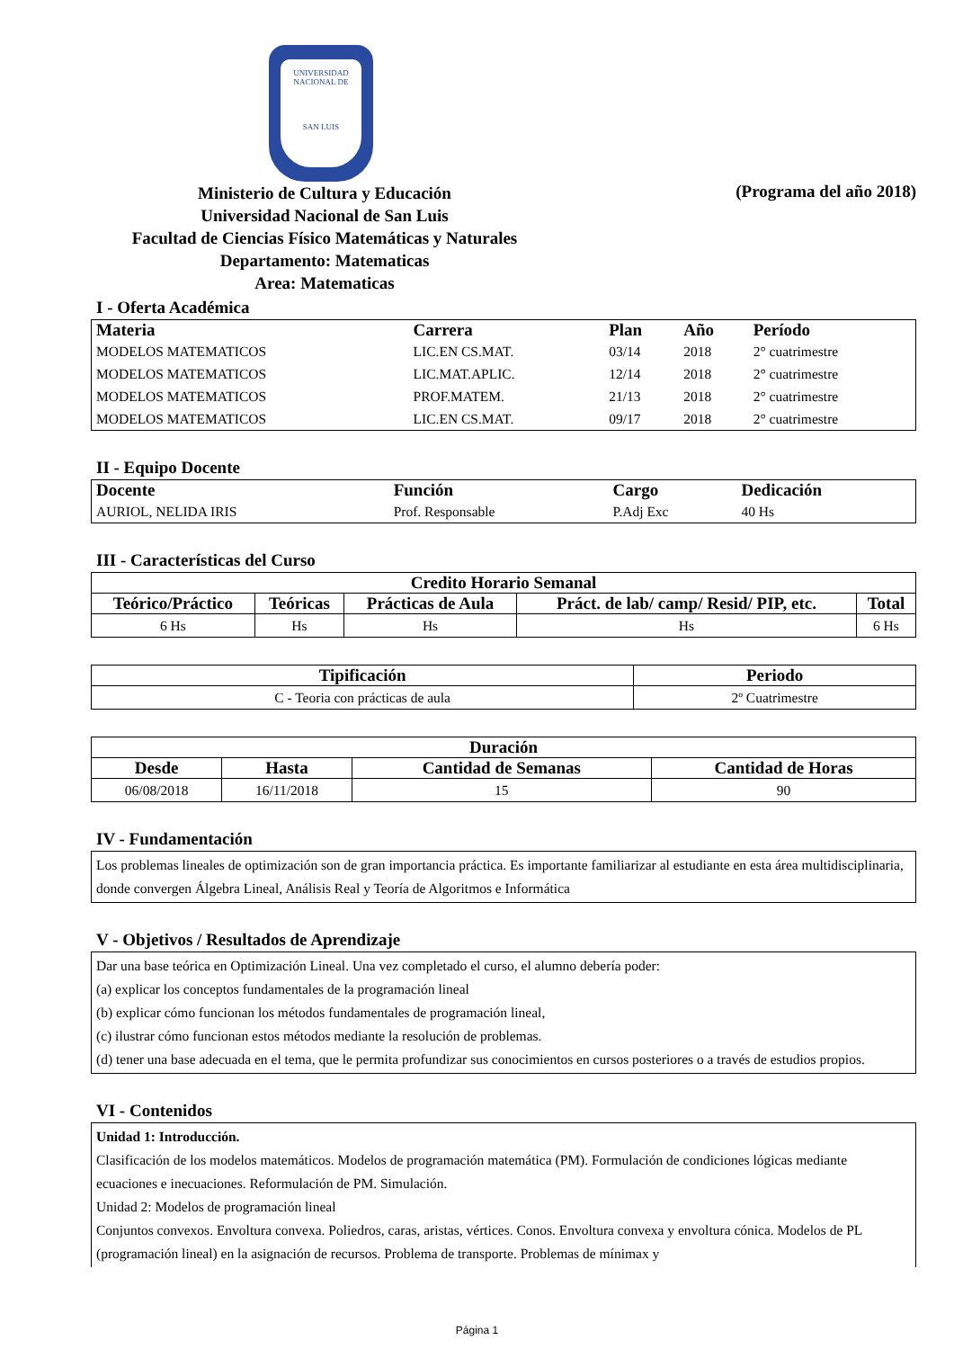UNIVERSIDAD NACIONAL DE
SAN LUIS
Ministerio de Cultura y Educación
Universidad Nacional de San Luis
Facultad de Ciencias Físico Matemáticas y Naturales
Departamento: Matematicas
Area: Matematicas
(Programa del año 2018)
I - Oferta Académica
| Materia | Carrera | Plan | Año | Período |
| --- | --- | --- | --- | --- |
| MODELOS MATEMATICOS | LIC.EN CS.MAT. | 03/14 | 2018 | 2° cuatrimestre |
| MODELOS MATEMATICOS | LIC.MAT.APLIC. | 12/14 | 2018 | 2° cuatrimestre |
| MODELOS MATEMATICOS | PROF.MATEM. | 21/13 | 2018 | 2° cuatrimestre |
| MODELOS MATEMATICOS | LIC.EN CS.MAT. | 09/17 | 2018 | 2° cuatrimestre |
II - Equipo Docente
| Docente | Función | Cargo | Dedicación |
| --- | --- | --- | --- |
| AURIOL, NELIDA IRIS | Prof. Responsable | P.Adj Exc | 40 Hs |
III - Características del Curso
| Credito Horario Semanal | | | | |
| --- | --- | --- | --- | --- |
| Teórico/Práctico | Teóricas | Prácticas de Aula | Práct. de lab/ camp/ Resid/ PIP, etc. | Total |
| 6 Hs | Hs | Hs | Hs | 6 Hs |
| Tipificación | Periodo |
| --- | --- |
| C - Teoria con prácticas de aula | 2º Cuatrimestre |
| Duración | | | |
| --- | --- | --- | --- |
| Desde | Hasta | Cantidad de Semanas | Cantidad de Horas |
| 06/08/2018 | 16/11/2018 | 15 | 90 |
IV - Fundamentación
Los problemas lineales de optimización son de gran importancia práctica. Es importante familiarizar al estudiante en esta área multidisciplinaria, donde convergen Álgebra Lineal, Análisis Real y Teoría de Algoritmos e Informática
V - Objetivos / Resultados de Aprendizaje
Dar una base teórica en Optimización Lineal. Una vez completado el curso, el alumno debería poder:
(a) explicar los conceptos fundamentales de la programación lineal
(b) explicar cómo funcionan los métodos fundamentales de programación lineal,
(c) ilustrar cómo funcionan estos métodos mediante la resolución de problemas.
(d) tener una base adecuada en el tema, que le permita profundizar sus conocimientos en cursos posteriores o a través de estudios propios.
VI - Contenidos
Unidad 1: Introducción.
Clasificación de los modelos matemáticos. Modelos de programación matemática (PM). Formulación de condiciones lógicas mediante ecuaciones e inecuaciones. Reformulación de PM. Simulación.
Unidad 2: Modelos de programación lineal
Conjuntos convexos. Envoltura convexa. Poliedros, caras, aristas, vértices. Conos. Envoltura convexa y envoltura cónica. Modelos de PL (programación lineal) en la asignación de recursos. Problema de transporte. Problemas de mínimax y
Página 1